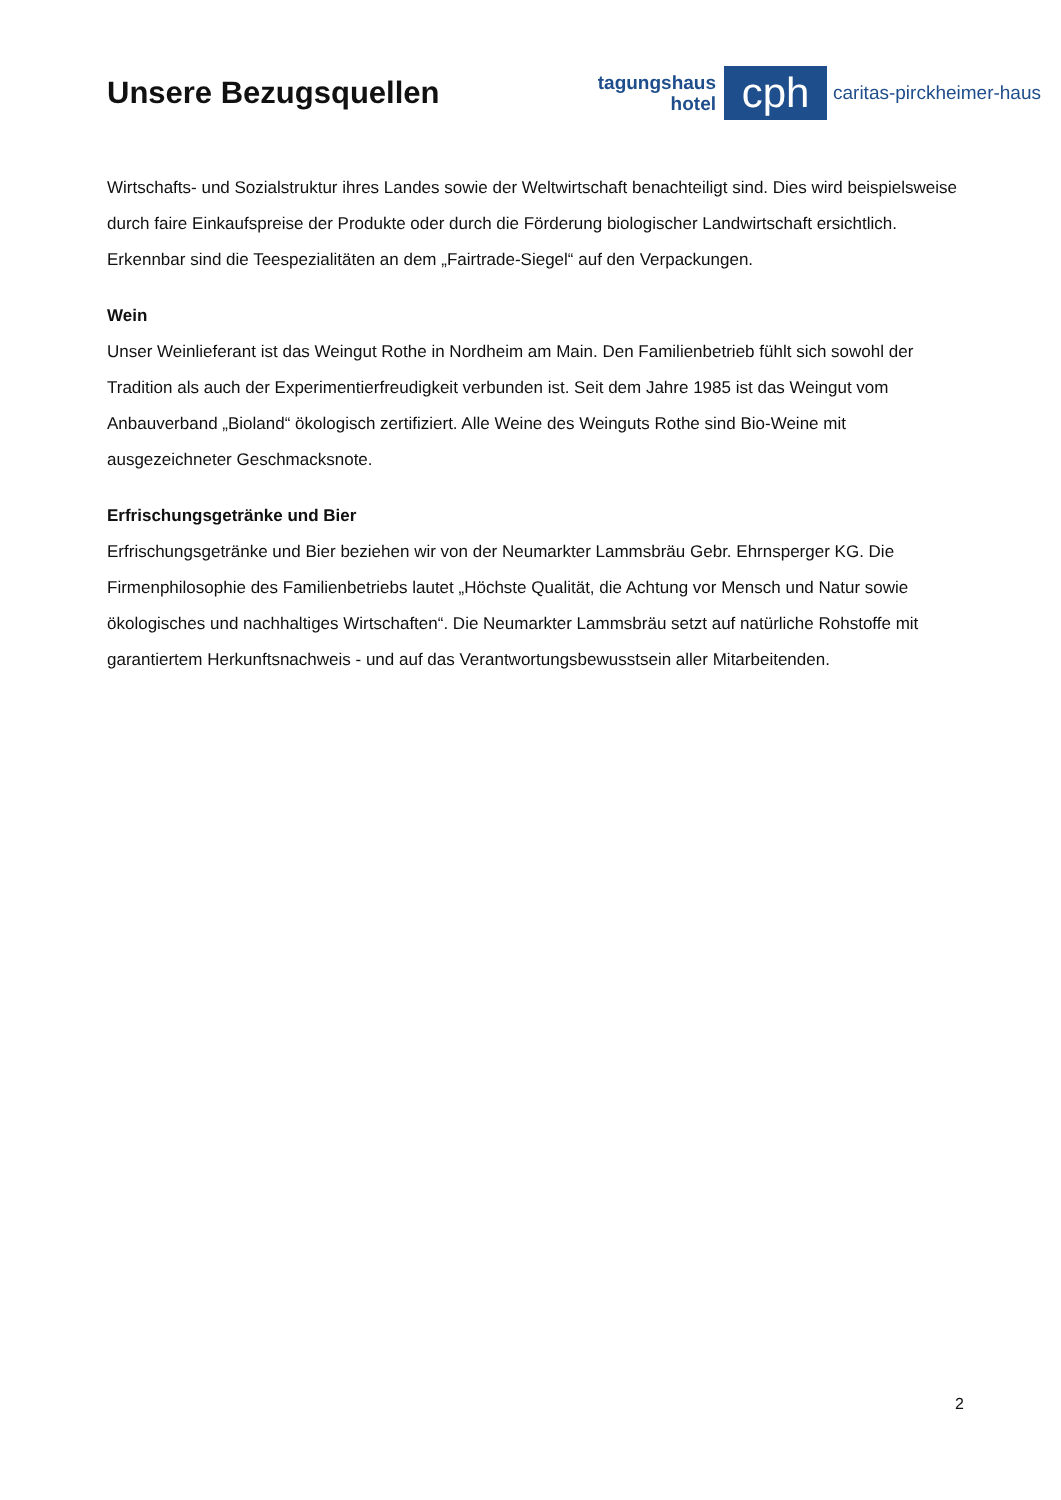Unsere Bezugsquellen
tagungshaus
hotel
cph
caritas-pirckheimer-haus
Wirtschafts- und Sozialstruktur ihres Landes sowie der Weltwirtschaft benachteiligt sind. Dies wird beispielsweise durch faire Einkaufspreise der Produkte oder durch die Förderung biologischer Landwirtschaft ersichtlich. Erkennbar sind die Teespezialitäten an dem „Fairtrade-Siegel“ auf den Verpackungen.
Wein
Unser Weinlieferant ist das Weingut Rothe in Nordheim am Main. Den Familienbetrieb fühlt sich sowohl der Tradition als auch der Experimentierfreudigkeit verbunden ist. Seit dem Jahre 1985 ist das Weingut vom Anbauverband „Bioland“ ökologisch zertifiziert. Alle Weine des Weinguts Rothe sind Bio-Weine mit ausgezeichneter Geschmacksnote.
Erfrischungsgetränke und Bier
Erfrischungsgetränke und Bier beziehen wir von der Neumarkter Lammsbräu Gebr. Ehrnsperger KG. Die Firmenphilosophie des Familienbetriebs lautet „Höchste Qualität, die Achtung vor Mensch und Natur sowie ökologisches und nachhaltiges Wirtschaften“. Die Neumarkter Lammsbräu setzt auf natürliche Rohstoffe mit garantiertem Herkunftsnachweis - und auf das Verantwortungsbewusstsein aller Mitarbeitenden.
2